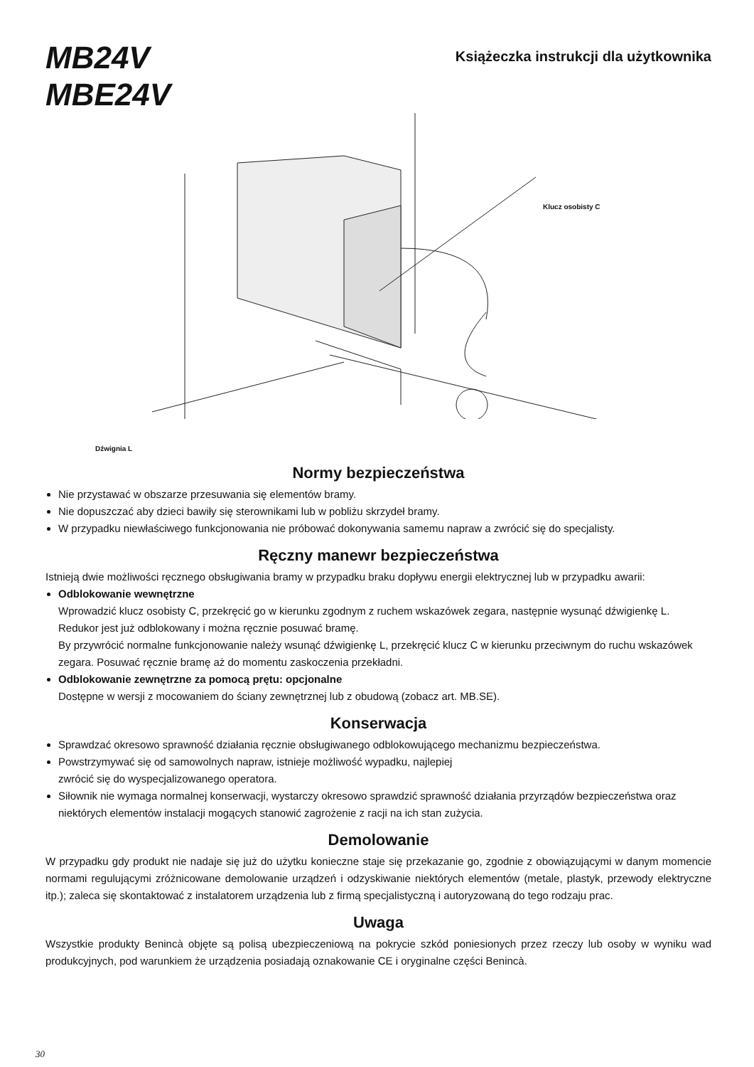MB24V
MBE24V
Książeczka instrukcji dla użytkownika
Klucz osobisty C
Dźwignia L
Normy bezpieczeństwa
Nie przystawać w obszarze przesuwania się elementów bramy.
Nie dopuszczać aby dzieci bawiły się sterownikami lub w pobliżu skrzydeł bramy.
W przypadku niewłaściwego funkcjonowania nie próbować dokonywania samemu napraw a zwrócić się do specjalisty.
Ręczny manewr bezpieczeństwa
Istnieją dwie możliwości ręcznego obsługiwania bramy w przypadku braku dopływu energii elektrycznej lub w przypadku awarii:
Odblokowanie wewnętrzne
Wprowadzić klucz osobisty C, przekręcić go w kierunku zgodnym z ruchem wskazówek zegara, następnie wysunąć dźwigienkę L. Redukor jest już odblokowany i można ręcznie posuwać bramę.
By przywrócić normalne funkcjonowanie należy wsunąć dźwigienkę L, przekręcić klucz C w kierunku przeciwnym do ruchu wskazówek zegara. Posuwać ręcznie bramę aż do momentu zaskoczenia przekładni.
Odblokowanie zewnętrzne za pomocą prętu: opcjonalne
Dostępne w wersji z mocowaniem do ściany zewnętrznej lub z obudową (zobacz art. MB.SE).
Konserwacja
Sprawdzać okresowo sprawność działania ręcznie obsługiwanego odblokowującego mechanizmu bezpieczeństwa.
Powstrzymywać się od samowolnych napraw, istnieje możliwość wypadku, najlepiej
zwrócić się do wyspecjalizowanego operatora.
Siłownik nie wymaga normalnej konserwacji, wystarczy okresowo sprawdzić sprawność działania przyrządów bezpieczeństwa oraz niektórych elementów instalacji mogących stanowić zagrożenie z racji na ich stan zużycia.
Demolowanie
W przypadku gdy produkt nie nadaje się już do użytku konieczne staje się przekazanie go, zgodnie z obowiązującymi w danym momencie normami regulującymi zróżnicowane demolowanie urządzeń i odzyskiwanie niektórych elementów (metale, plastyk, przewody elektryczne itp.); zaleca się skontaktować z instalatorem urządzenia lub z firmą specjalistyczną i autoryzowaną do tego rodzaju prac.
Uwaga
Wszystkie produkty Benincà objęte są polisą ubezpieczeniową na pokrycie szkód poniesionych przez rzeczy lub osoby w wyniku wad produkcyjnych, pod warunkiem że urządzenia posiadają oznakowanie CE i oryginalne części Benincà.
30